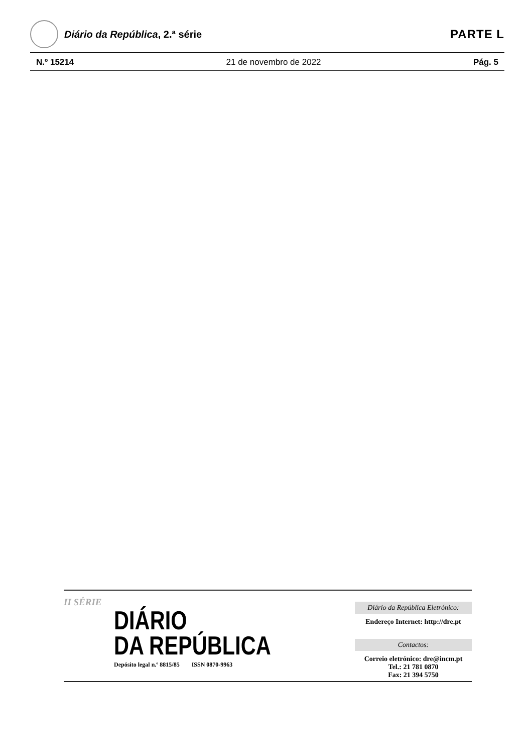Diário da República, 2.ª série
PARTE L
N.º 15214 21 de novembro de 2022 Pág. 5
II SÉRIE
DIÁRIO
DA REPÚBLICA
Depósito legal n.º 8815/85 ISSN 0870-9963
Diário da República Eletrónico:
Endereço Internet: http://dre.pt
Contactos:
Correio eletrónico: dre@incm.pt
Tel.: 21 781 0870
Fax: 21 394 5750